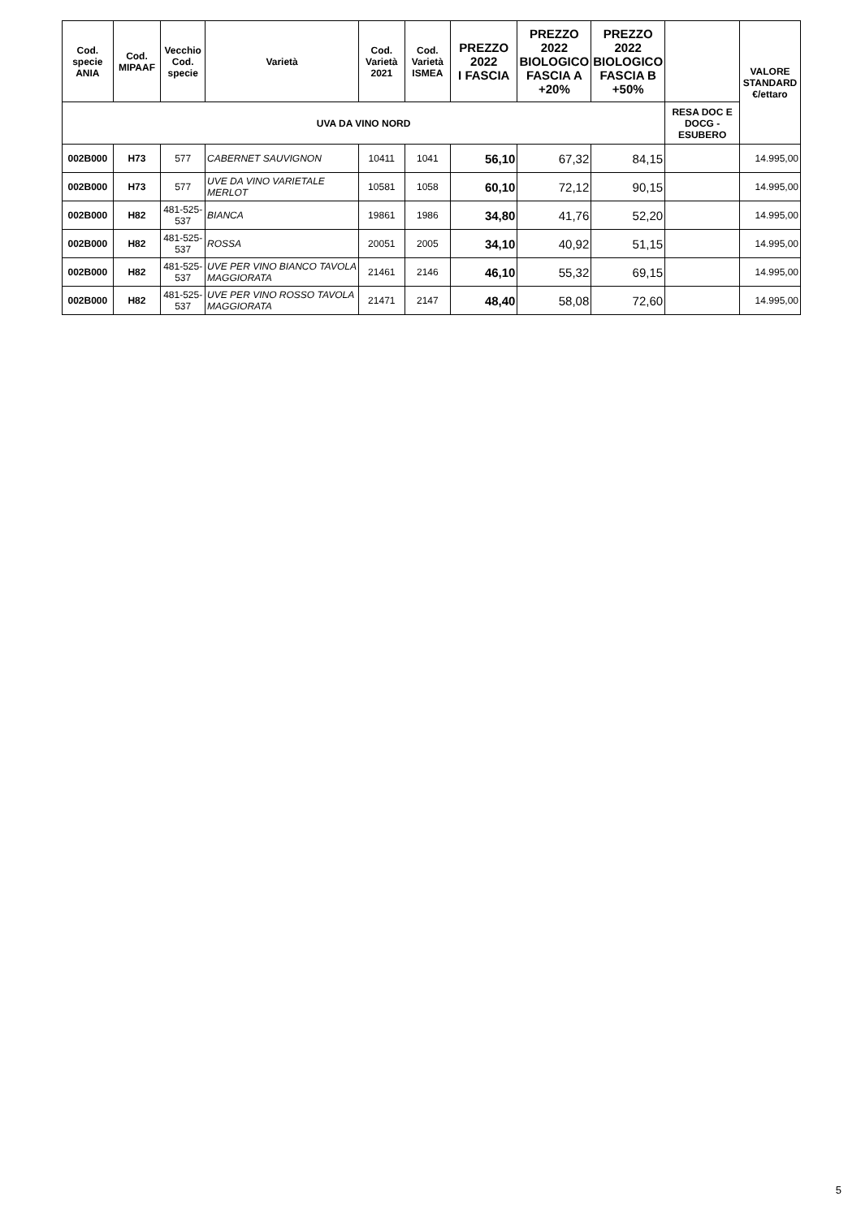| Cod. specie ANIA | Cod. MIPAAF | Vecchio Cod. specie | Varietà | Cod. Varietà 2021 | Cod. Varietà ISMEA | PREZZO 2022 I FASCIA | PREZZO 2022 BIOLOGICO FASCIA A +20% | PREZZO 2022 BIOLOGICO FASCIA B +50% | | VALORE STANDARD €/ettaro |
| --- | --- | --- | --- | --- | --- | --- | --- | --- | --- | --- |
| UVA DA VINO NORD | | | | | | | | | RESA DOC E DOCG - ESUBERO | |
| 002B000 | H73 | 577 | CABERNET SAUVIGNON | 10411 | 1041 | 56,10 | 67,32 | 84,15 | | 14.995,00 |
| 002B000 | H73 | 577 | UVE DA VINO VARIETALE MERLOT | 10581 | 1058 | 60,10 | 72,12 | 90,15 | | 14.995,00 |
| 002B000 | H82 | 481-525-537 | BIANCA | 19861 | 1986 | 34,80 | 41,76 | 52,20 | | 14.995,00 |
| 002B000 | H82 | 481-525-537 | ROSSA | 20051 | 2005 | 34,10 | 40,92 | 51,15 | | 14.995,00 |
| 002B000 | H82 | 481-525-537 | UVE PER VINO BIANCO TAVOLA MAGGIORATA | 21461 | 2146 | 46,10 | 55,32 | 69,15 | | 14.995,00 |
| 002B000 | H82 | 481-525-537 | UVE PER VINO ROSSO TAVOLA MAGGIORATA | 21471 | 2147 | 48,40 | 58,08 | 72,60 | | 14.995,00 |
5